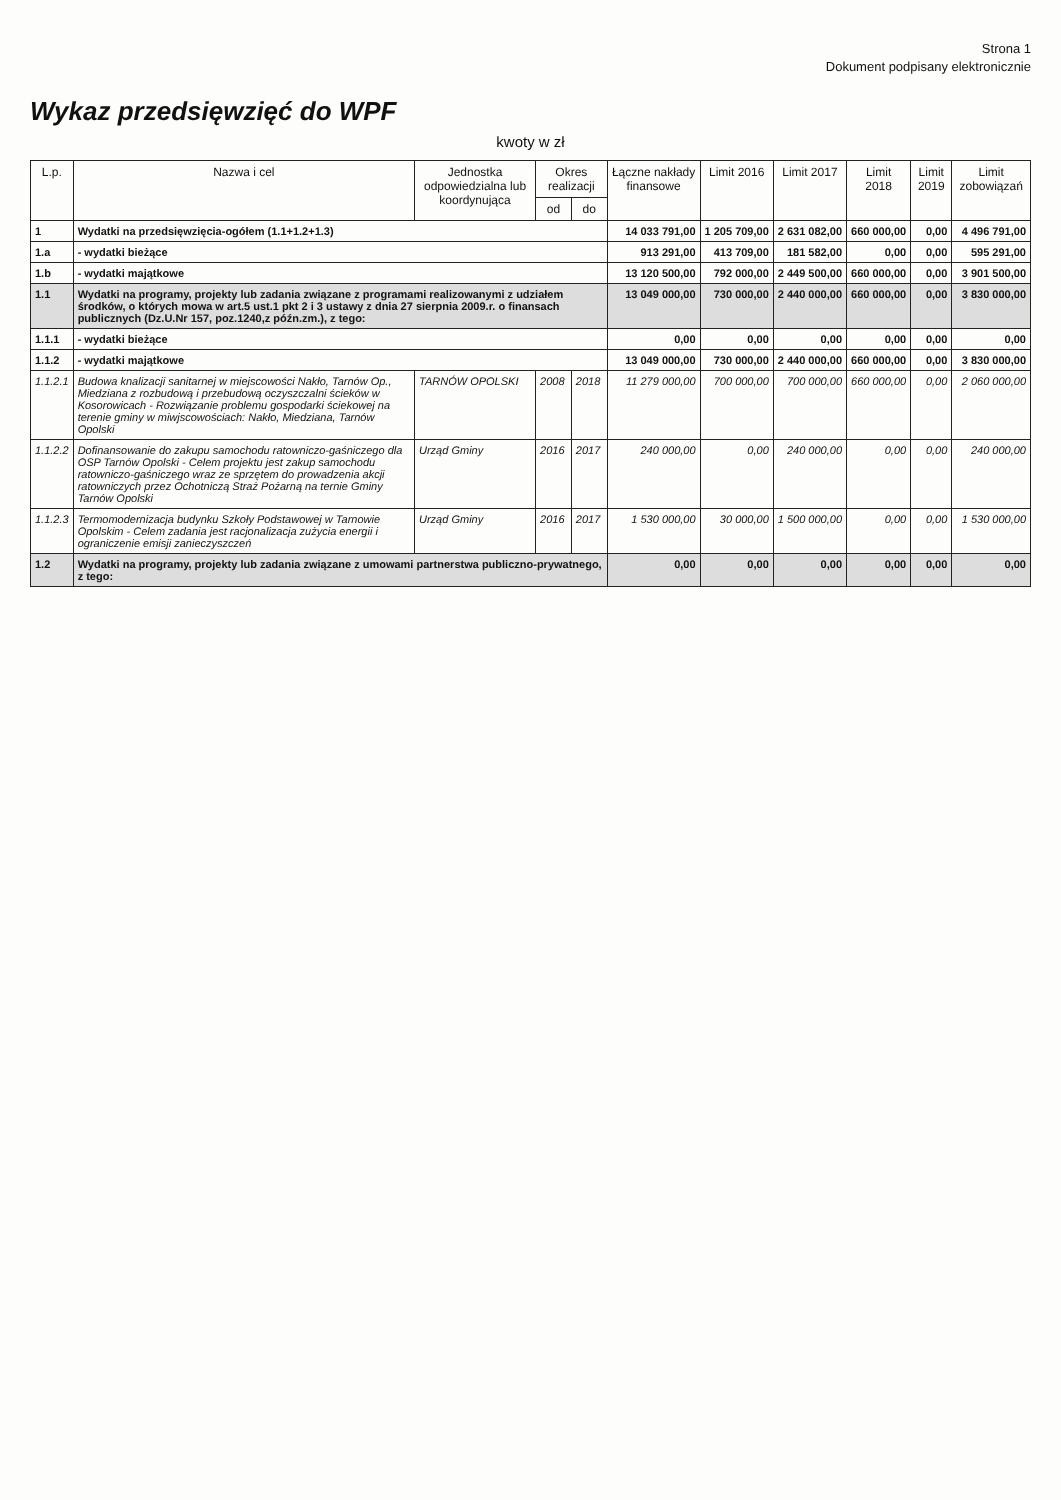Strona 1
Dokument podpisany elektronicznie
Wykaz przedsięwzięć do WPF
kwoty w zł
| L.p. | Nazwa i cel | Jednostka odpowiedzialna lub koordynująca | Okres realizacji | | Łączne nakłady finansowe | Limit 2016 | Limit 2017 | Limit 2018 | Limit 2019 | Limit zobowiązań |
| --- | --- | --- | --- | --- | --- | --- | --- | --- | --- | --- |
| | | | od | do | | | | | | |
| 1 | Wydatki na przedsięwzięcia-ogółem (1.1+1.2+1.3) | | | | 14 033 791,00 | 1 205 709,00 | 2 631 082,00 | 660 000,00 | 0,00 | 4 496 791,00 |
| 1.a | - wydatki bieżące | | | | 913 291,00 | 413 709,00 | 181 582,00 | 0,00 | 0,00 | 595 291,00 |
| 1.b | - wydatki majątkowe | | | | 13 120 500,00 | 792 000,00 | 2 449 500,00 | 660 000,00 | 0,00 | 3 901 500,00 |
| 1.1 | Wydatki na programy, projekty lub zadania związane z programami realizowanymi z udziałem środków, o których mowa w art.5 ust.1 pkt 2 i 3 ustawy z dnia 27 sierpnia 2009.r. o finansach publicznych (Dz.U.Nr 157, poz.1240,z późn.zm.), z tego: | | | | 13 049 000,00 | 730 000,00 | 2 440 000,00 | 660 000,00 | 0,00 | 3 830 000,00 |
| 1.1.1 | - wydatki bieżące | | | | 0,00 | 0,00 | 0,00 | 0,00 | 0,00 | 0,00 |
| 1.1.2 | - wydatki majątkowe | | | | 13 049 000,00 | 730 000,00 | 2 440 000,00 | 660 000,00 | 0,00 | 3 830 000,00 |
| 1.1.2.1 | Budowa knalizacji sanitarnej w miejscowości Nakło, Tarnów Op., Miedziana z rozbudową i przebudową oczyszczalni ścieków w Kosorowicach - Rozwiązanie problemu gospodarki ściekowej na terenie gminy w miwjscowościach: Nakło, Miedziana, Tarnów Opolski | TARNÓW OPOLSKI | 2008 | 2018 | 11 279 000,00 | 700 000,00 | 700 000,00 | 660 000,00 | 0,00 | 2 060 000,00 |
| 1.1.2.2 | Dofinansowanie do zakupu samochodu ratowniczo-gaśniczego dla OSP Tarnów Opolski - Celem projektu jest zakup samochodu ratowniczo-gaśniczego wraz ze sprzętem do prowadzenia akcji ratowniczych przez Ochotniczą Straż Pożarną na ternie Gminy Tarnów Opolski | Urząd Gminy | 2016 | 2017 | 240 000,00 | 0,00 | 240 000,00 | 0,00 | 0,00 | 240 000,00 |
| 1.1.2.3 | Termomodernizacja budynku Szkoły Podstawowej w Tarnowie Opolskim - Celem zadania jest racjonalizacja zużycia energii i ograniczenie emisji zanieczyszczeń | Urząd Gminy | 2016 | 2017 | 1 530 000,00 | 30 000,00 | 1 500 000,00 | 0,00 | 0,00 | 1 530 000,00 |
| 1.2 | Wydatki na programy, projekty lub zadania związane z umowami partnerstwa publiczno-prywatnego, z tego: | | | | 0,00 | 0,00 | 0,00 | 0,00 | 0,00 | 0,00 |